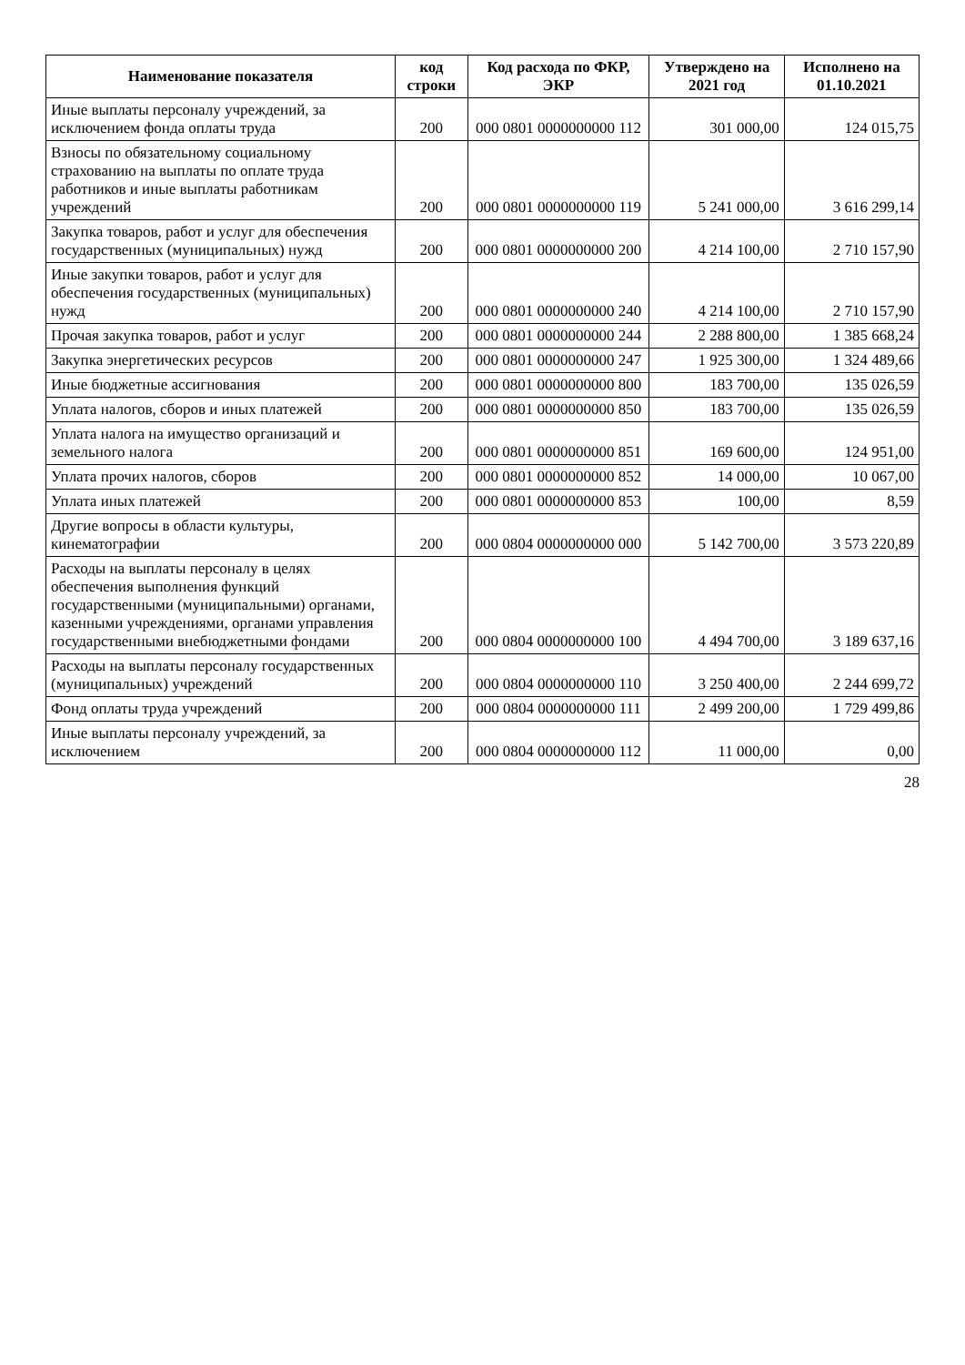| Наименование показателя | код строки | Код расхода по ФКР, ЭКР | Утверждено на 2021 год | Исполнено на 01.10.2021 |
| --- | --- | --- | --- | --- |
| Иные выплаты персоналу учреждений, за исключением фонда оплаты труда | 200 | 000 0801 0000000000 112 | 301 000,00 | 124 015,75 |
| Взносы по обязательному социальному страхованию на выплаты по оплате труда работников и иные выплаты работникам учреждений | 200 | 000 0801 0000000000 119 | 5 241 000,00 | 3 616 299,14 |
| Закупка товаров, работ и услуг для обеспечения государственных (муниципальных) нужд | 200 | 000 0801 0000000000 200 | 4 214 100,00 | 2 710 157,90 |
| Иные закупки товаров, работ и услуг для обеспечения государственных (муниципальных) нужд | 200 | 000 0801 0000000000 240 | 4 214 100,00 | 2 710 157,90 |
| Прочая закупка товаров, работ и услуг | 200 | 000 0801 0000000000 244 | 2 288 800,00 | 1 385 668,24 |
| Закупка энергетических ресурсов | 200 | 000 0801 0000000000 247 | 1 925 300,00 | 1 324 489,66 |
| Иные бюджетные ассигнования | 200 | 000 0801 0000000000 800 | 183 700,00 | 135 026,59 |
| Уплата налогов, сборов и иных платежей | 200 | 000 0801 0000000000 850 | 183 700,00 | 135 026,59 |
| Уплата налога на имущество организаций и земельного налога | 200 | 000 0801 0000000000 851 | 169 600,00 | 124 951,00 |
| Уплата прочих налогов, сборов | 200 | 000 0801 0000000000 852 | 14 000,00 | 10 067,00 |
| Уплата иных платежей | 200 | 000 0801 0000000000 853 | 100,00 | 8,59 |
| Другие вопросы в области культуры, кинематографии | 200 | 000 0804 0000000000 000 | 5 142 700,00 | 3 573 220,89 |
| Расходы на выплаты персоналу в целях обеспечения выполнения функций государственными (муниципальными) органами, казенными учреждениями, органами управления государственными внебюджетными фондами | 200 | 000 0804 0000000000 100 | 4 494 700,00 | 3 189 637,16 |
| Расходы на выплаты персоналу государственных (муниципальных) учреждений | 200 | 000 0804 0000000000 110 | 3 250 400,00 | 2 244 699,72 |
| Фонд оплаты труда учреждений | 200 | 000 0804 0000000000 111 | 2 499 200,00 | 1 729 499,86 |
| Иные выплаты персоналу учреждений, за исключением | 200 | 000 0804 0000000000 112 | 11 000,00 | 0,00 |
28